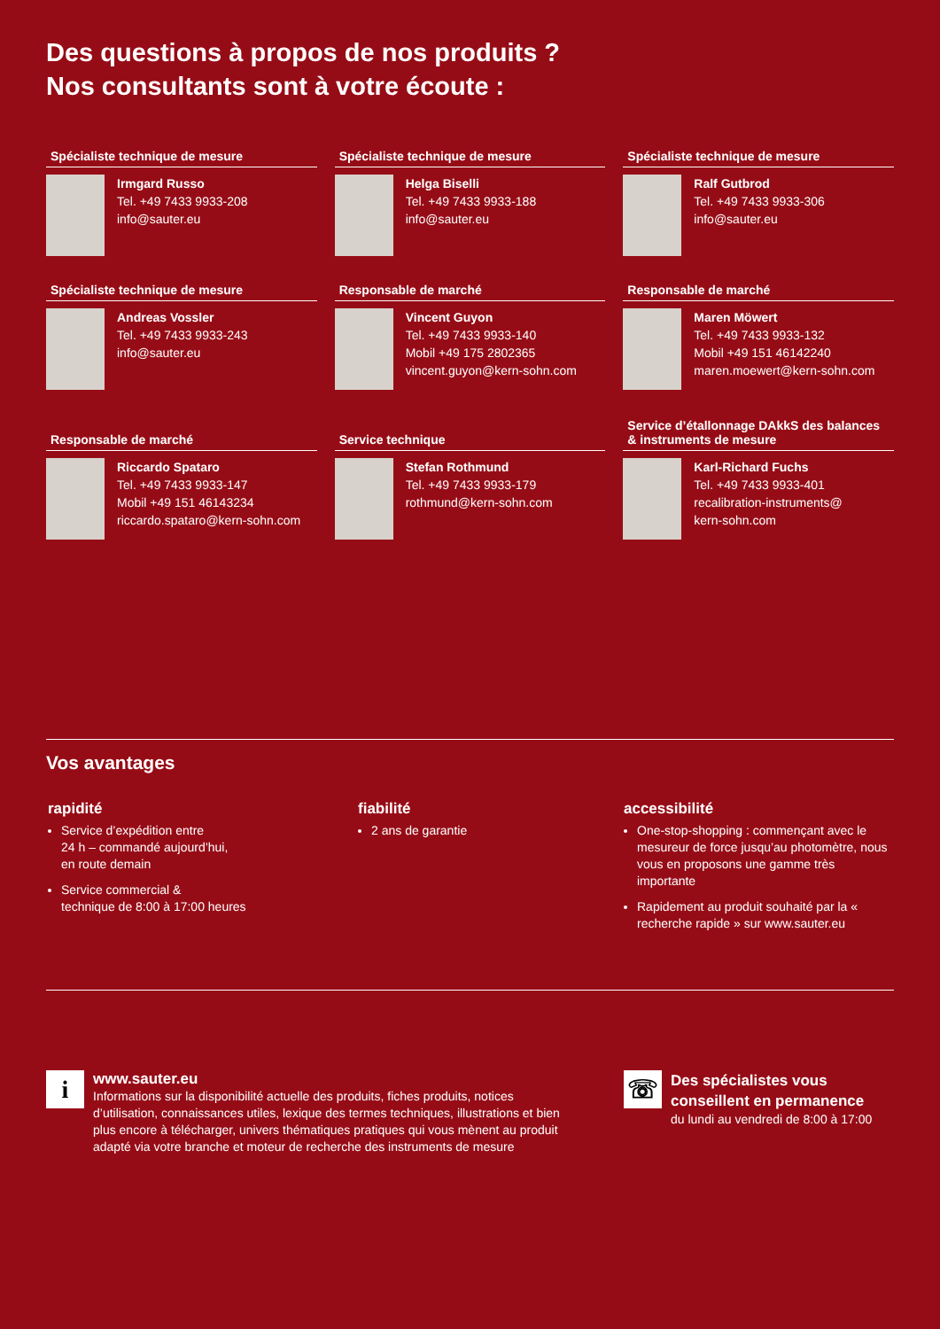Des questions à propos de nos produits ?
Nos consultants sont à votre écoute :
Spécialiste technique de mesure
Irmgard Russo
Tel. +49 7433 9933-208
info@sauter.eu
Spécialiste technique de mesure
Helga Biselli
Tel. +49 7433 9933-188
info@sauter.eu
Spécialiste technique de mesure
Ralf Gutbrod
Tel. +49 7433 9933-306
info@sauter.eu
Spécialiste technique de mesure
Andreas Vossler
Tel. +49 7433 9933-243
info@sauter.eu
Responsable de marché
Vincent Guyon
Tel. +49 7433 9933-140
Mobil +49 175 2802365
vincent.guyon@kern-sohn.com
Responsable de marché
Maren Möwert
Tel. +49 7433 9933-132
Mobil +49 151 46142240
maren.moewert@kern-sohn.com
Responsable de marché
Riccardo Spataro
Tel. +49 7433 9933-147
Mobil +49 151 46143234
riccardo.spataro@kern-sohn.com
Service technique
Stefan Rothmund
Tel. +49 7433 9933-179
rothmund@kern-sohn.com
Service d’étallonnage DAkkS des balances & instruments de mesure
Karl-Richard Fuchs
Tel. +49 7433 9933-401
recalibration-instruments@
kern-sohn.com
Vos avantages
rapidité
Service d’expédition entre
24 h – commandé aujourd’hui,
en route demain
Service commercial &
technique de 8:00 à 17:00 heures
fiabilité
2 ans de garantie
accessibilité
One-stop-shopping : commençant avec le mesureur de force jusqu’au photomètre, nous vous en proposons une gamme très importante
Rapidement au produit souhaité par la « recherche rapide » sur www.sauter.eu
i
www.sauter.eu
Informations sur la disponibilité actuelle des produits, fiches produits, notices d’utilisation, connaissances utiles, lexique des termes techniques, illustrations et bien plus encore à télécharger, univers thématiques pratiques qui vous mènent au produit adapté via votre branche et moteur de recherche des instruments de mesure
☏
Des spécialistes vous conseillent en permanence
du lundi au vendredi de 8:00 à 17:00